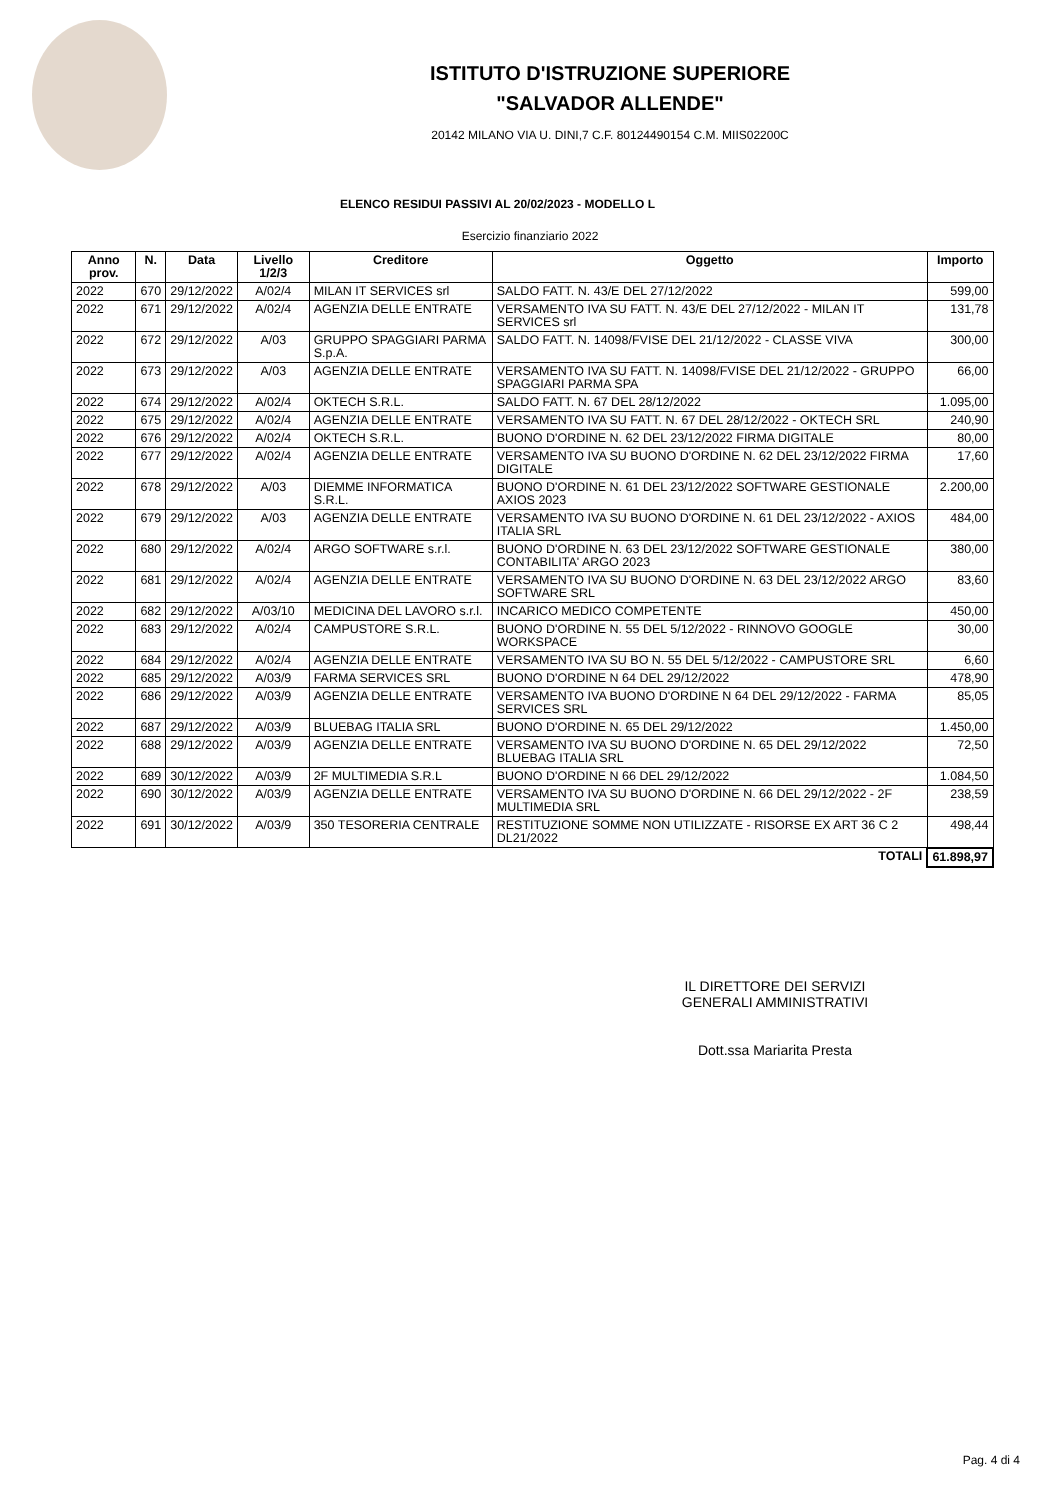ISTITUTO D'ISTRUZIONE SUPERIORE
"SALVADOR ALLENDE"
20142 MILANO VIA U. DINI,7 C.F. 80124490154 C.M. MIIS02200C
ELENCO RESIDUI PASSIVI AL 20/02/2023 - MODELLO L
Esercizio finanziario 2022
| Anno prov. | N. | Data | Livello 1/2/3 | Creditore | Oggetto | Importo |
| --- | --- | --- | --- | --- | --- | --- |
| 2022 | 670 | 29/12/2022 | A/02/4 | MILAN IT SERVICES srl | SALDO FATT. N. 43/E DEL 27/12/2022 | 599,00 |
| 2022 | 671 | 29/12/2022 | A/02/4 | AGENZIA DELLE ENTRATE | VERSAMENTO IVA SU FATT. N. 43/E DEL 27/12/2022 - MILAN IT SERVICES srl | 131,78 |
| 2022 | 672 | 29/12/2022 | A/03 | GRUPPO SPAGGIARI PARMA S.p.A. | SALDO FATT. N. 14098/FVISE DEL 21/12/2022 - CLASSE VIVA | 300,00 |
| 2022 | 673 | 29/12/2022 | A/03 | AGENZIA DELLE ENTRATE | VERSAMENTO IVA SU FATT. N. 14098/FVISE DEL 21/12/2022 - GRUPPO SPAGGIARI PARMA SPA | 66,00 |
| 2022 | 674 | 29/12/2022 | A/02/4 | OKTECH S.R.L. | SALDO FATT. N. 67 DEL 28/12/2022 | 1.095,00 |
| 2022 | 675 | 29/12/2022 | A/02/4 | AGENZIA DELLE ENTRATE | VERSAMENTO IVA SU FATT. N. 67 DEL 28/12/2022 - OKTECH SRL | 240,90 |
| 2022 | 676 | 29/12/2022 | A/02/4 | OKTECH S.R.L. | BUONO D'ORDINE N. 62 DEL 23/12/2022 FIRMA DIGITALE | 80,00 |
| 2022 | 677 | 29/12/2022 | A/02/4 | AGENZIA DELLE ENTRATE | VERSAMENTO IVA SU BUONO D'ORDINE N. 62 DEL 23/12/2022 FIRMA DIGITALE | 17,60 |
| 2022 | 678 | 29/12/2022 | A/03 | DIEMME INFORMATICA S.R.L. | BUONO D'ORDINE N. 61 DEL 23/12/2022 SOFTWARE GESTIONALE AXIOS 2023 | 2.200,00 |
| 2022 | 679 | 29/12/2022 | A/03 | AGENZIA DELLE ENTRATE | VERSAMENTO IVA SU BUONO D'ORDINE N. 61 DEL 23/12/2022 - AXIOS ITALIA SRL | 484,00 |
| 2022 | 680 | 29/12/2022 | A/02/4 | ARGO SOFTWARE s.r.l. | BUONO D'ORDINE N. 63 DEL 23/12/2022 SOFTWARE GESTIONALE CONTABILITA' ARGO 2023 | 380,00 |
| 2022 | 681 | 29/12/2022 | A/02/4 | AGENZIA DELLE ENTRATE | VERSAMENTO IVA SU BUONO D'ORDINE N. 63 DEL 23/12/2022 ARGO SOFTWARE SRL | 83,60 |
| 2022 | 682 | 29/12/2022 | A/03/10 | MEDICINA DEL LAVORO s.r.l. | INCARICO MEDICO COMPETENTE | 450,00 |
| 2022 | 683 | 29/12/2022 | A/02/4 | CAMPUSTORE S.R.L. | BUONO D'ORDINE N. 55 DEL 5/12/2022 - RINNOVO GOOGLE WORKSPACE | 30,00 |
| 2022 | 684 | 29/12/2022 | A/02/4 | AGENZIA DELLE ENTRATE | VERSAMENTO IVA SU BO N. 55 DEL 5/12/2022 - CAMPUSTORE SRL | 6,60 |
| 2022 | 685 | 29/12/2022 | A/03/9 | FARMA SERVICES SRL | BUONO D'ORDINE N 64 DEL 29/12/2022 | 478,90 |
| 2022 | 686 | 29/12/2022 | A/03/9 | AGENZIA DELLE ENTRATE | VERSAMENTO IVA BUONO D'ORDINE N 64 DEL 29/12/2022 - FARMA SERVICES SRL | 85,05 |
| 2022 | 687 | 29/12/2022 | A/03/9 | BLUEBAG ITALIA SRL | BUONO D'ORDINE N. 65 DEL 29/12/2022 | 1.450,00 |
| 2022 | 688 | 29/12/2022 | A/03/9 | AGENZIA DELLE ENTRATE | VERSAMENTO IVA SU BUONO D'ORDINE N. 65 DEL 29/12/2022 BLUEBAG ITALIA SRL | 72,50 |
| 2022 | 689 | 30/12/2022 | A/03/9 | 2F MULTIMEDIA S.R.L | BUONO D'ORDINE N 66 DEL 29/12/2022 | 1.084,50 |
| 2022 | 690 | 30/12/2022 | A/03/9 | AGENZIA DELLE ENTRATE | VERSAMENTO IVA SU BUONO D'ORDINE N. 66 DEL 29/12/2022 - 2F MULTIMEDIA SRL | 238,59 |
| 2022 | 691 | 30/12/2022 | A/03/9 | 350 TESORERIA CENTRALE | RESTITUZIONE SOMME NON UTILIZZATE - RISORSE EX ART 36 C 2 DL21/2022 | 498,44 |
| TOTALI | | | | | | 61.898,97 |
IL DIRETTORE DEI SERVIZI GENERALI AMMINISTRATIVI
Dott.ssa Mariarita Presta
Pag. 4 di 4